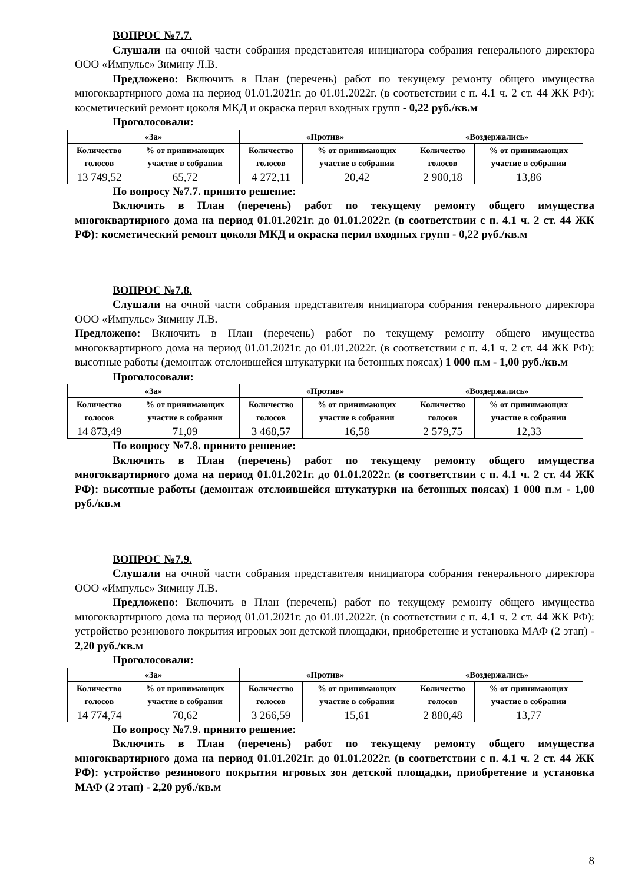ВОПРОС №7.7.
Слушали на очной части собрания представителя инициатора собрания генерального директора ООО «Импульс» Зимину Л.В.
Предложено: Включить в План (перечень) работ по текущему ремонту общего имущества многоквартирного дома на период 01.01.2021г. до 01.01.2022г. (в соответствии с п. 4.1 ч. 2 ст. 44 ЖК РФ): косметический ремонт цоколя МКД и окраска перил входных групп - 0,22 руб./кв.м
Проголосовали:
| «За» | | «Против» | | «Воздержались» | |
| --- | --- | --- | --- | --- | --- |
| Количество голосов | % от принимающих участие в собрании | Количество голосов | % от принимающих участие в собрании | Количество голосов | % от принимающих участие в собрании |
| 13 749,52 | 65,72 | 4 272,11 | 20,42 | 2 900,18 | 13,86 |
По вопросу №7.7. принято решение:
Включить в План (перечень) работ по текущему ремонту общего имущества многоквартирного дома на период 01.01.2021г. до 01.01.2022г. (в соответствии с п. 4.1 ч. 2 ст. 44 ЖК РФ): косметический ремонт цоколя МКД и окраска перил входных групп - 0,22 руб./кв.м
ВОПРОС №7.8.
Слушали на очной части собрания представителя инициатора собрания генерального директора ООО «Импульс» Зимину Л.В.
Предложено: Включить в План (перечень) работ по текущему ремонту общего имущества многоквартирного дома на период 01.01.2021г. до 01.01.2022г. (в соответствии с п. 4.1 ч. 2 ст. 44 ЖК РФ): высотные работы (демонтаж отслоившейся штукатурки на бетонных поясах) 1 000 п.м - 1,00 руб./кв.м
Проголосовали:
| «За» | | «Против» | | «Воздержались» | |
| --- | --- | --- | --- | --- | --- |
| Количество голосов | % от принимающих участие в собрании | Количество голосов | % от принимающих участие в собрании | Количество голосов | % от принимающих участие в собрании |
| 14 873,49 | 71,09 | 3 468,57 | 16,58 | 2 579,75 | 12,33 |
По вопросу №7.8. принято решение:
Включить в План (перечень) работ по текущему ремонту общего имущества многоквартирного дома на период 01.01.2021г. до 01.01.2022г. (в соответствии с п. 4.1 ч. 2 ст. 44 ЖК РФ): высотные работы (демонтаж отслоившейся штукатурки на бетонных поясах) 1 000 п.м - 1,00 руб./кв.м
ВОПРОС №7.9.
Слушали на очной части собрания представителя инициатора собрания генерального директора ООО «Импульс» Зимину Л.В.
Предложено: Включить в План (перечень) работ по текущему ремонту общего имущества многоквартирного дома на период 01.01.2021г. до 01.01.2022г. (в соответствии с п. 4.1 ч. 2 ст. 44 ЖК РФ): устройство резинового покрытия игровых зон детской площадки, приобретение и установка МАФ (2 этап) - 2,20 руб./кв.м
Проголосовали:
| «За» | | «Против» | | «Воздержались» | |
| --- | --- | --- | --- | --- | --- |
| Количество голосов | % от принимающих участие в собрании | Количество голосов | % от принимающих участие в собрании | Количество голосов | % от принимающих участие в собрании |
| 14 774,74 | 70,62 | 3 266,59 | 15,61 | 2 880,48 | 13,77 |
По вопросу №7.9. принято решение:
Включить в План (перечень) работ по текущему ремонту общего имущества многоквартирного дома на период 01.01.2021г. до 01.01.2022г. (в соответствии с п. 4.1 ч. 2 ст. 44 ЖК РФ): устройство резинового покрытия игровых зон детской площадки, приобретение и установка МАФ (2 этап) - 2,20 руб./кв.м
8